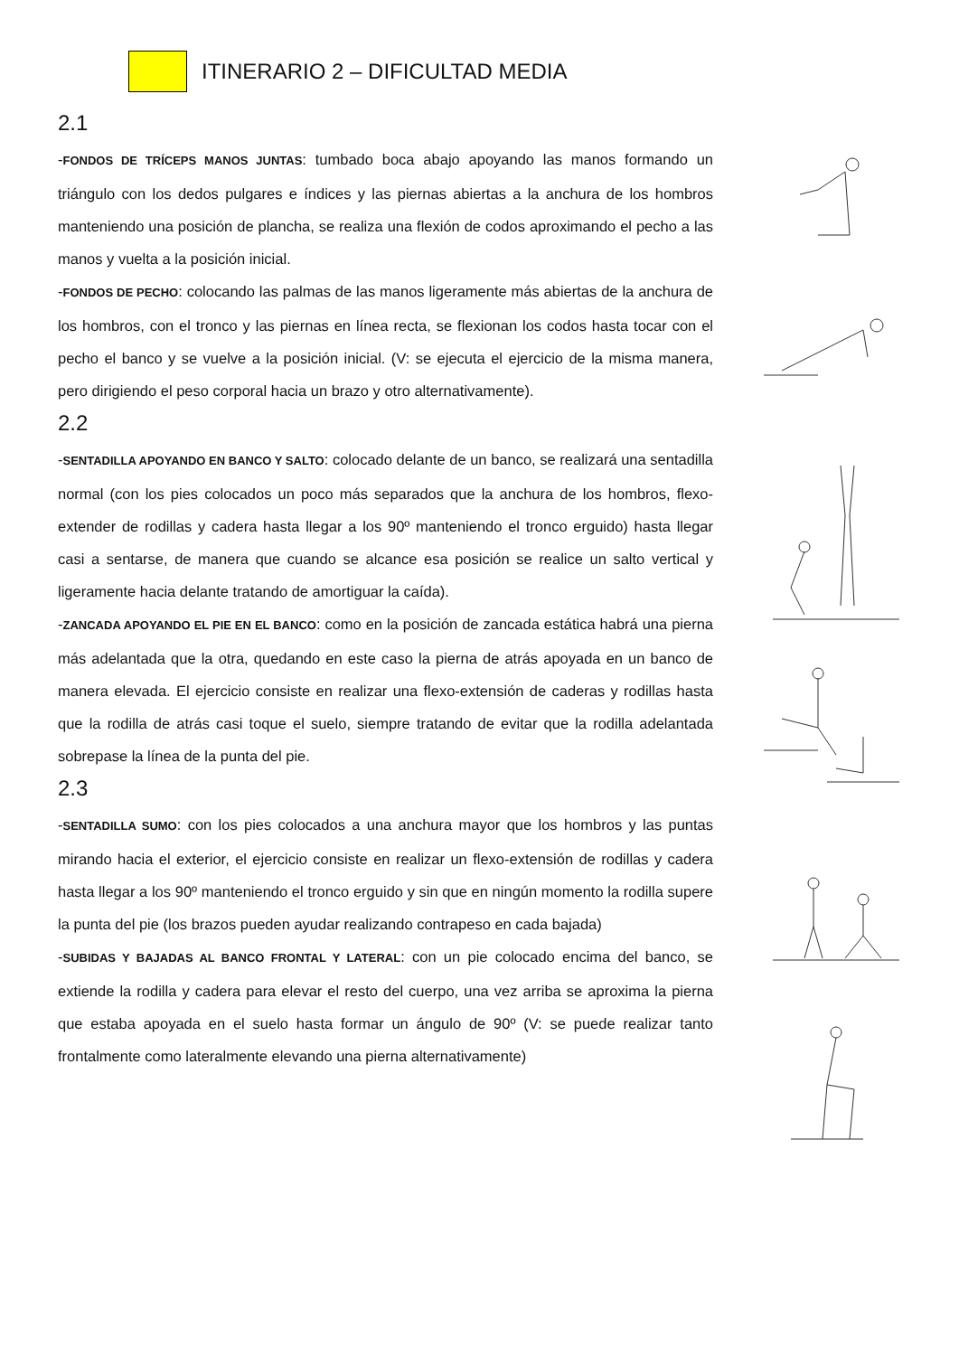ITINERARIO 2 – DIFICULTAD MEDIA
2.1
-FONDOS DE TRÍCEPS MANOS JUNTAS: tumbado boca abajo apoyando las manos formando un triángulo con los dedos pulgares e índices y las piernas abiertas a la anchura de los hombros manteniendo una posición de plancha, se realiza una flexión de codos aproximando el pecho a las manos y vuelta a la posición inicial.
-FONDOS DE PECHO: colocando las palmas de las manos ligeramente más abiertas de la anchura de los hombros, con el tronco y las piernas en línea recta, se flexionan los codos hasta tocar con el pecho el banco y se vuelve a la posición inicial. (V: se ejecuta el ejercicio de la misma manera, pero dirigiendo el peso corporal hacia un brazo y otro alternativamente).
2.2
-SENTADILLA APOYANDO EN BANCO Y SALTO: colocado delante de un banco, se realizará una sentadilla normal (con los pies colocados un poco más separados que la anchura de los hombros, flexo-extender de rodillas y cadera hasta llegar a los 90º manteniendo el tronco erguido) hasta llegar casi a sentarse, de manera que cuando se alcance esa posición se realice un salto vertical y ligeramente hacia delante tratando de amortiguar la caída).
-ZANCADA APOYANDO EL PIE EN EL BANCO: como en la posición de zancada estática habrá una pierna más adelantada que la otra, quedando en este caso la pierna de atrás apoyada en un banco de manera elevada. El ejercicio consiste en realizar una flexo-extensión de caderas y rodillas hasta que la rodilla de atrás casi toque el suelo, siempre tratando de evitar que la rodilla adelantada sobrepase la línea de la punta del pie.
2.3
-SENTADILLA SUMO: con los pies colocados a una anchura mayor que los hombros y las puntas mirando hacia el exterior, el ejercicio consiste en realizar un flexo-extensión de rodillas y cadera hasta llegar a los 90º manteniendo el tronco erguido y sin que en ningún momento la rodilla supere la punta del pie (los brazos pueden ayudar realizando contrapeso en cada bajada)
-SUBIDAS Y BAJADAS AL BANCO FRONTAL Y LATERAL: con un pie colocado encima del banco, se extiende la rodilla y cadera para elevar el resto del cuerpo, una vez arriba se aproxima la pierna que estaba apoyada en el suelo hasta formar un ángulo de 90º (V: se puede realizar tanto frontalmente como lateralmente elevando una pierna alternativamente)